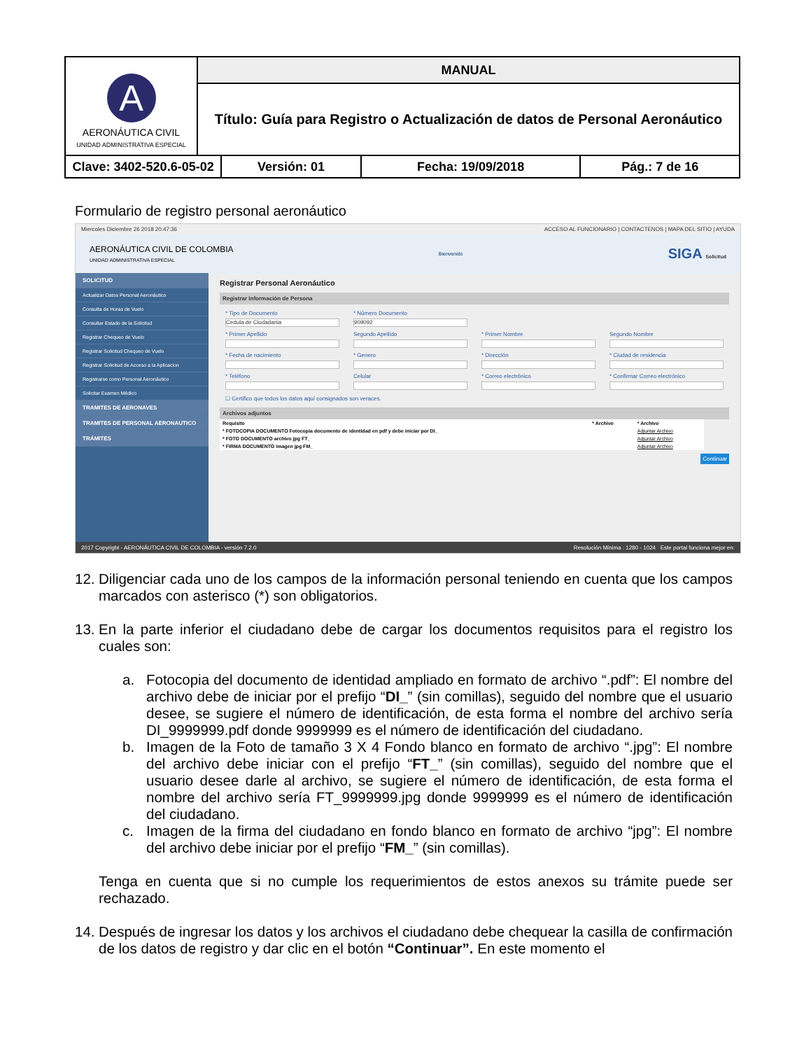| A AERONÁUTICA CIVIL UNIDAD ADMINISTRATIVA ESPECIAL | MANUAL | | | |
| | Título: Guía para Registro o Actualización de datos de Personal Aeronáutico | | | |
| Clave: 3402-520.6-05-02 | | Versión: 01 | Fecha: 19/09/2018 | Pág.: 7 de 16 |
Formulario de registro personal aeronáutico
Miercoles Diciembre 26 2018 20:47:36 ACCESO AL FUNCIONARIO | CONTACTENOS | MAPA DEL SITIO | AYUDA
AERONÁUTICA CIVIL DE COLOMBIA
UNIDAD ADMINISTRATIVA ESPECIAL Bienvenido SIGA Solicitud
SOLICITUD
Actualizar Datos Personal Aeronáutico
Consulta de Horas de Vuelo
Consultar Estado de la Solicitud
Registrar Chequeo de Vuelo
Registrar Solicitud Chequeo de Vuelo
Registrar Solicitud de Acceso a la Aplicacion
Registrarse como Personal Aeronáutico
Solicitar Examen Médico
TRAMITES DE AERONAVES
TRAMITES DE PERSONAL AERONAUTICO
TRÁMITES
Registrar Personal Aeronáutico
Registrar Información de Persona
* Tipo de Documento
Cedula de Ciudadania
* Número Documento
909092
* Primer Apellido
Segundo Apellido
* Primer Nombre
Segundo Nombre
* Fecha de nacimiento
* Genero
* Dirección
* Ciudad de residencia
* Teléfono
Celular
* Correo electrónico
* Confirmar Correo electrónico
☐ Certifico que todos los datos aquí consignados son veraces.
Archivos adjuntos
| Requisito | * Archivo | * Archivo |
| --- | --- | --- |
| * FOTOCOPIA DOCUMENTO Fotocopia documento de identidad en pdf y debe iniciar por DI_ | | Adjuntar Archivo |
| * FOTO DOCUMENTO archivo jpg FT_ | | Adjuntar Archivo |
| * FIRMA DOCUMENTO imagen jpg FM_ | | Adjuntar Archivo |
Continuar
2017 Copyright - AERONÁUTICA CIVIL DE COLOMBIA - versión 7.2.0 Resolución Mínima : 1280 - 1024 Este portal funciona mejor en:
12. Diligenciar cada uno de los campos de la información personal teniendo en cuenta que los campos marcados con asterisco (*) son obligatorios.
13. En la parte inferior el ciudadano debe de cargar los documentos requisitos para el registro los cuales son:
a. Fotocopia del documento de identidad ampliado en formato de archivo “.pdf”: El nombre del archivo debe de iniciar por el prefijo “DI_” (sin comillas), seguido del nombre que el usuario desee, se sugiere el número de identificación, de esta forma el nombre del archivo sería DI_9999999.pdf donde 9999999 es el número de identificación del ciudadano.
b. Imagen de la Foto de tamaño 3 X 4 Fondo blanco en formato de archivo “.jpg”: El nombre del archivo debe iniciar con el prefijo “FT_” (sin comillas), seguido del nombre que el usuario desee darle al archivo, se sugiere el número de identificación, de esta forma el nombre del archivo sería FT_9999999.jpg donde 9999999 es el número de identificación del ciudadano.
c. Imagen de la firma del ciudadano en fondo blanco en formato de archivo “jpg”: El nombre del archivo debe iniciar por el prefijo “FM_” (sin comillas).
Tenga en cuenta que si no cumple los requerimientos de estos anexos su trámite puede ser rechazado.
14. Después de ingresar los datos y los archivos el ciudadano debe chequear la casilla de confirmación de los datos de registro y dar clic en el botón “Continuar”. En este momento el